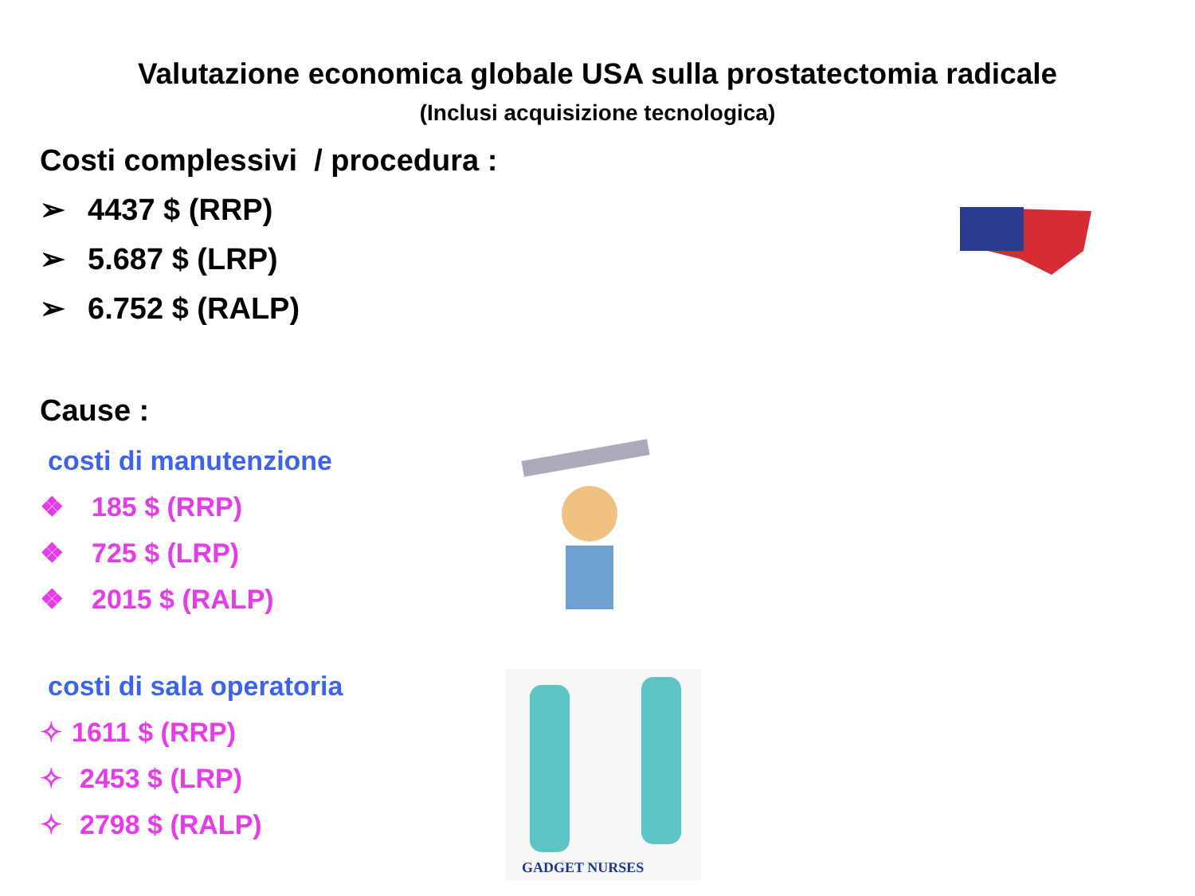Valutazione economica globale USA sulla prostatectomia radicale
(Inclusi acquisizione tecnologica)
Costi complessivi / procedura :
➢ 4437 $ (RRP)
➢ 5.687 $ (LRP)
➢ 6.752 $ (RALP)
Cause :
costi di manutenzione
❖ 185 $ (RRP)
❖ 725 $ (LRP)
❖ 2015 $ (RALP)
costi di sala operatoria
✧ 1611 $ (RRP)
✧ 2453 $ (LRP)
✧ 2798 $ (RALP)
GADGET NURSES